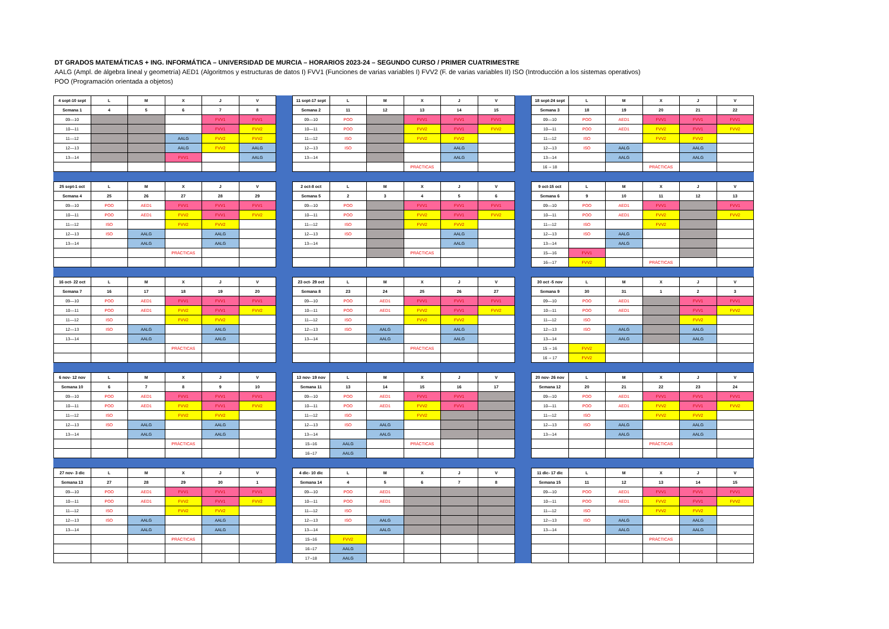DT GRADOS MATEMÁTICAS + ING. INFORMÁTICA – UNIVERSIDAD DE MURCIA – HORARIOS 2023-24 – SEGUNDO CURSO / PRIMER CUATRIMESTRE
AALG (Ampl. de álgebra lineal y geometría) AED1 (Algoritmos y estructuras de datos I) FVV1 (Funciones de varias variables I) FVV2 (F. de varias variables II) ISO (Introducción a los sistemas operativos)
POO (Programación orientada a objetos)
| 4 sept-10 sept | L | M | X | J | V |
| --- | --- | --- | --- | --- | --- |
| Semana 1 | 4 | 5 | 6 | 7 | 8 |
| 09—10 | | | | FVV1 | FVV1 |
| 10—11 | | | | FVV1 | FVV2 |
| 11—12 | | | AALG | FVV2 | FVV2 |
| 12—13 | | | AALG | FVV2 | AALG |
| 13—14 | | | FVV1 | | AALG |
| 11 sept-17 sept | L | M | X | J | V |
| --- | --- | --- | --- | --- | --- |
| Semana 2 | 11 | 12 | 13 | 14 | 15 |
| 09—10 | POO | | FVV1 | FVV1 | FVV1 |
| 10—11 | POO | | FVV2 | FVV1 | FVV2 |
| 11—12 | ISO | | FVV2 | FVV2 | |
| 12—13 | ISO | | | AALG | |
| 13—14 | | | | AALG | |
| | | | PRÁCTICAS | | |
| 18 sept-24 sept | L | M | X | J | V |
| --- | --- | --- | --- | --- | --- |
| Semana 3 | 18 | 19 | 20 | 21 | 22 |
| 09—10 | POO | AED1 | FVV1 | FVV1 | FVV1 |
| 10—11 | POO | AED1 | FVV2 | FVV1 | FVV2 |
| 11—12 | ISO | | FVV2 | FVV2 | |
| 12—13 | ISO | AALG | | AALG | |
| 13—14 | | AALG | | AALG | |
| 16 -- 18 | | | PRÁCTICAS | | |
| 25 sept-1 oct | L | M | X | J | V |
| --- | --- | --- | --- | --- | --- |
| Semana 4 | 25 | 26 | 27 | 28 | 29 |
| 09—10 | POO | AED1 | FVV1 | FVV1 | FVV1 |
| 10—11 | POO | AED1 | FVV2 | FVV1 | FVV2 |
| 11—12 | ISO | | FVV2 | FVV2 | |
| 12—13 | ISO | AALG | | AALG | |
| 13—14 | | AALG | | AALG | |
| | | | PRÁCTICAS | | |
| 2 oct-8 oct | L | M | X | J | V |
| --- | --- | --- | --- | --- | --- |
| Semana 5 | 2 | 3 | 4 | 5 | 6 |
| 09—10 | POO | | FVV1 | FVV1 | FVV1 |
| 10—11 | POO | | FVV2 | FVV1 | FVV2 |
| 11—12 | ISO | | FVV2 | FVV2 | |
| 12—13 | ISO | | | AALG | |
| 13—14 | | | | AALG | |
| | | | PRÁCTICAS | | |
| 9 oct-15 oct | L | M | X | J | V |
| --- | --- | --- | --- | --- | --- |
| Semana 6 | 9 | 10 | 11 | 12 | 13 |
| 09—10 | POO | AED1 | FVV1 | | FVV1 |
| 10—11 | POO | AED1 | FVV2 | | FVV2 |
| 11—12 | ISO | | FVV2 | | |
| 12—13 | ISO | AALG | | | |
| 13—14 | | AALG | | | |
| 15—16 | FVV1 | | | | |
| 16—17 | FVV2 | | PRÁCTICAS | | |
| 16 oct- 22 oct | L | M | X | J | V |
| --- | --- | --- | --- | --- | --- |
| Semana 7 | 16 | 17 | 18 | 19 | 20 |
| 09—10 | POO | AED1 | FVV1 | FVV1 | FVV1 |
| 10—11 | POO | AED1 | FVV2 | FVV1 | FVV2 |
| 11—12 | ISO | | FVV2 | FVV2 | |
| 12—13 | ISO | AALG | | AALG | |
| 13—14 | | AALG | | AALG | |
| | | | PRÁCTICAS | | |
| 23 oct- 29 oct | L | M | X | J | V |
| --- | --- | --- | --- | --- | --- |
| Semana 8 | 23 | 24 | 25 | 26 | 27 |
| 09—10 | POO | AED1 | FVV1 | FVV1 | FVV1 |
| 10—11 | POO | AED1 | FVV2 | FVV1 | FVV2 |
| 11—12 | ISO | | FVV2 | FVV2 | |
| 12—13 | ISO | AALG | | AALG | |
| 13—14 | | AALG | | AALG | |
| | | | PRÁCTICAS | | |
| 30 oct -5 nov | L | M | X | J | V |
| --- | --- | --- | --- | --- | --- |
| Semana 9 | 30 | 31 | 1 | 2 | 3 |
| 09—10 | POO | AED1 | | FVV1 | FVV1 |
| 10—11 | POO | AED1 | | FVV1 | FVV2 |
| 11—12 | ISO | | | FVV2 | |
| 12—13 | ISO | AALG | | AALG | |
| 13—14 | | AALG | | AALG | |
| 15 -- 16 | FVV2 | | | | |
| 16 -- 17 | FVV2 | | | | |
| 6 nov- 12 nov | L | M | X | J | V |
| --- | --- | --- | --- | --- | --- |
| Semana 10 | 6 | 7 | 8 | 9 | 10 |
| 09—10 | POO | AED1 | FVV1 | FVV1 | FVV1 |
| 10—11 | POO | AED1 | FVV2 | FVV1 | FVV2 |
| 11—12 | ISO | | FVV2 | FVV2 | |
| 12—13 | ISO | AALG | | AALG | |
| 13—14 | | AALG | | AALG | |
| | | | PRÁCTICAS | | |
| 13 nov- 19 nov | L | M | X | J | V |
| --- | --- | --- | --- | --- | --- |
| Semana 11 | 13 | 14 | 15 | 16 | 17 |
| 09—10 | POO | AED1 | FVV1 | FVV1 | |
| 10—11 | POO | AED1 | FVV2 | FVV1 | |
| 11—12 | ISO | | FVV2 | | |
| 12—13 | ISO | AALG | | | |
| 13—14 | | AALG | | | |
| 15--16 | AALG | | PRÁCTICAS | | |
| 16--17 | AALG | | | | |
| 20 nov- 26 nov | L | M | X | J | V |
| --- | --- | --- | --- | --- | --- |
| Semana 12 | 20 | 21 | 22 | 23 | 24 |
| 09—10 | POO | AED1 | FVV1 | FVV1 | FVV1 |
| 10—11 | POO | AED1 | FVV2 | FVV1 | FVV2 |
| 11—12 | ISO | | FVV2 | FVV2 | |
| 12—13 | ISO | AALG | | AALG | |
| 13—14 | | AALG | | AALG | |
| | | | PRÁCTICAS | | |
| 27 nov- 3 dic | L | M | X | J | V |
| --- | --- | --- | --- | --- | --- |
| Semana 13 | 27 | 28 | 29 | 30 | 1 |
| 09—10 | POO | AED1 | FVV1 | FVV1 | FVV1 |
| 10—11 | POO | AED1 | FVV2 | FVV1 | FVV2 |
| 11—12 | ISO | | FVV2 | FVV2 | |
| 12—13 | ISO | AALG | | AALG | |
| 13—14 | | AALG | | AALG | |
| | | | PRÁCTICAS | | |
| 4 dic- 10 dic | L | M | X | J | V |
| --- | --- | --- | --- | --- | --- |
| Semana 14 | 4 | 5 | 6 | 7 | 8 |
| 09—10 | POO | AED1 | | | |
| 10—11 | POO | AED1 | | | |
| 11—12 | ISO | | | | |
| 12—13 | ISO | AALG | | | |
| 13—14 | | AALG | | | |
| 15--16 | FVV2 | | | | |
| 16--17 | AALG | | | | |
| 17--18 | AALG | | | | |
| 11 dic- 17 dic | L | M | X | J | V |
| --- | --- | --- | --- | --- | --- |
| Semana 15 | 11 | 12 | 13 | 14 | 15 |
| 09—10 | POO | AED1 | FVV1 | FVV1 | FVV1 |
| 10—11 | POO | AED1 | FVV2 | FVV1 | FVV2 |
| 11—12 | ISO | | FVV2 | FVV2 | |
| 12—13 | ISO | AALG | | AALG | |
| 13—14 | | AALG | | AALG | |
| | | | PRÁCTICAS | | |